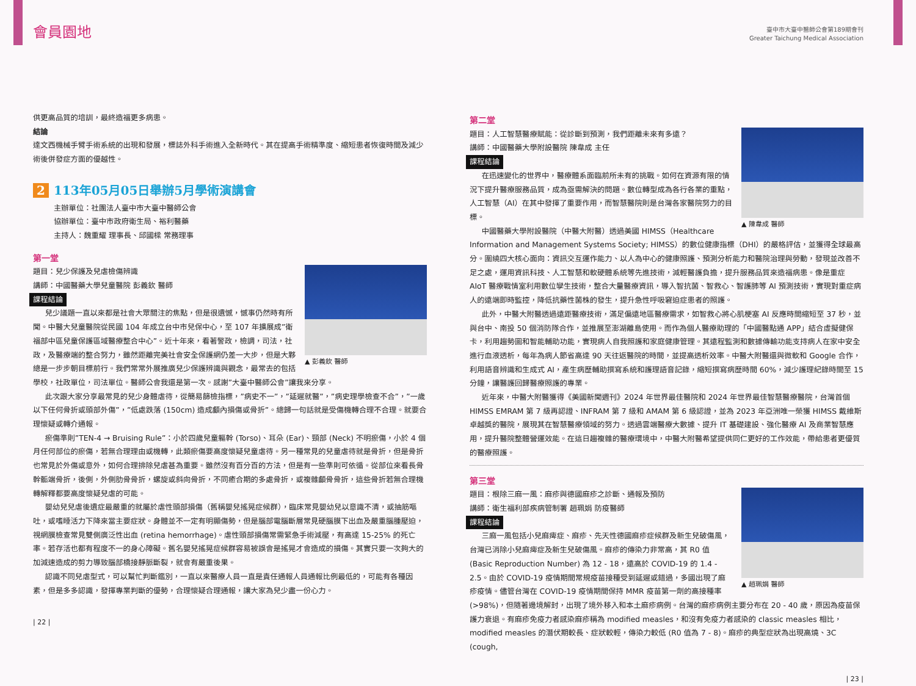會員園地
供更高品質的培訓，最終造福更多病患。
結論
達文西機械手臂手術系統的出現和發展，標誌外科手術進入全新時代。其在提高手術精準度、縮短患者恢復時間及減少術後併發症方面的優越性。
2 113年05月05日舉辦5月學術演講會
主辦單位：社團法人臺中市大臺中醫師公會
協辦單位：臺中市政府衛生局、裕利醫藥
主持人：魏重耀 理事長、邱國樑 常務理事
第一堂
▲ 彭義欽 醫師
題目：兒少保護及兒虐檢傷辨識
講師：中國醫藥大學兒童醫院 彭義欽 醫師
課程結論
兒少議題一直以來都是社會大眾關注的焦點，但是很遺憾，憾事仍然時有所聞。中醫大兒童醫院從民國 104 年成立台中市兒保中心，至 107 年擴展成”衛福部中區兒童保護區域醫療整合中心”。近十年來，看著警政，檢調，司法，社政，及醫療端的整合努力，雖然距離完美社會安全保護網仍差一大步，但是大夥總是一步步朝目標前行。我們常常外展推廣兒少保護辨識與觀念，最常去的包括學校，社政單位，司法單位。醫師公會我還是第一次。感謝”大臺中醫師公會”讓我來分享。
此次跟大家分享最常見的兒少身體虐待，從簡易篩檢指標，”病史不一”，”延遲就醫”，”病史理學檢查不合”，”一歲以下任何骨折或頭部外傷”，”低處跌落 (150cm) 造成顱內損傷或骨折”。總歸一句話就是受傷機轉合理不合理。就要合理懷疑或轉介通報。
瘀傷準則”TEN-4 → Bruising Rule”：小於四歲兒童軀幹 (Torso)、耳朵 (Ear)、頸部 (Neck) 不明瘀傷，小於 4 個月任何部位的瘀傷，若無合理理由或機轉，此類瘀傷要高度懷疑兒童虐待。另一種常見的兒童虐待就是骨折，但是骨折也常見於外傷或意外，如何合理排除兒虐甚為重要。雖然沒有百分百的方法，但是有一些準則可依循。從部位來看長骨幹骺端骨折，後側，外側肋骨骨折，螺旋或斜向骨折，不同癒合期的多處骨折，或複雜顱骨骨折，這些骨折若無合理機轉解釋都要高度懷疑兒虐的可能。
嬰幼兒兒虐後遺症最嚴重的就屬於虐性頭部損傷（舊稱嬰兒搖晃症候群），臨床常見嬰幼兒以意識不清，或抽筋嘔吐，或嗜睡活力下降來當主要症狀。身體並不一定有明顯傷勢，但是腦部電腦斷層常見硬腦膜下出血及嚴重腦腫壓迫，視網膜檢查常見雙側廣泛性出血 (retina hemorrhage)。虐性頭部損傷常需緊急手術減壓，有高達 15-25% 的死亡率。若存活也都有程度不一的身心障礙。舊名嬰兒搖晃症候群容易被誤會是搖晃才會造成的損傷。其實只要一次夠大的加減速造成的剪力導致腦部橋接靜脈斷裂，就會有嚴重後果。
認識不同兒虐型式，可以幫忙判斷鑑別，一直以來醫療人員一直是責任通報人員通報比例最低的，可能有各種因素，但是多多認識，發揮專業判斷的優勢，合理懷疑合理通報，讓大家為兒少盡一份心力。
| 22 |
臺中市大臺中醫師公會第189期會刊
Greater Taichung Medical Association
第二堂
▲ 陳韋成 醫師
題目：人工智慧醫療賦能：從診斷到預測，我們距離未來有多遠？
講師：中國醫藥大學附設醫院 陳韋成 主任
課程結論
在迅速變化的世界中，醫療體系面臨前所未有的挑戰。如何在資源有限的情況下提升醫療服務品質，成為亟需解決的問題。數位轉型成為各行各業的重點，人工智慧（AI）在其中發揮了重要作用，而智慧醫院則是台灣各家醫院努力的目標。
中國醫藥大學附設醫院（中醫大附醫）透過美國 HIMSS（Healthcare Information and Management Systems Society; HIMSS）的數位健康指標（DHI）的嚴格評估，並獲得全球最高分。圍繞四大核心面向：資訊交互運作能力、以人為中心的健康照護、預測分析能力和醫院治理與勞動，發現並改善不足之處，運用資訊科技、人工智慧和軟硬體系統等先進技術，減輕醫護負擔，提升服務品質來造福病患。像是重症 AIoT 醫療戰情室利用數位孿生技術，整合大量醫療資訊，導入智抗菌、智救心、智護肺等 AI 預測技術，實現對重症病人的遠端即時監控，降低抗藥性菌株的發生，提升急性呼吸窘迫症患者的照護。
此外，中醫大附醫透過遠距醫療技術，滿足偏遠地區醫療需求，如智救心將心肌梗塞 AI 反應時間縮短至 37 秒，並與台中、南投 50 個消防隊合作，並推展至澎湖離島使用。而作為個人醫療助理的「中國醫點通 APP」結合虛擬健保卡，利用趨勢圖和智能輔助功能，實現病人自我照護和家庭健康管理。其遠程監測和數據傳輸功能支持病人在家中安全進行血液透析，每年為病人節省高達 90 天往返醫院的時間，並提高透析效率。中醫大附醫還與微軟和 Google 合作，利用語音辨識和生成式 AI，產生病歷輔助撰寫系統和護理語音記錄，縮短撰寫病歷時間 60%，減少護理紀錄時間至 15 分鐘，讓醫護回歸醫療照護的專業。
近年來，中醫大附醫獲得《美國新聞週刊》2024 年世界最佳醫院和 2024 年世界最佳智慧醫療醫院，台灣首個 HIMSS EMRAM 第 7 級再認證、INFRAM 第 7 級和 AMAM 第 6 級認證，並為 2023 年亞洲唯一榮獲 HIMSS 戴維斯卓越獎的醫院，展現其在智慧醫療領域的努力。透過雲端醫療大數據、提升 IT 基礎建設、強化醫療 AI 及商業智慧應用，提升醫院整體營運效能。在這日趨複雜的醫療環境中，中醫大附醫希望提供同仁更好的工作效能，帶給患者更優質的醫療照護。
第三堂
▲ 趙珮娟 醫師
題目：根除三麻一風：麻疹與德國麻疹之診斷、通報及預防
講師：衛生福利部疾病管制署 趙珮娟 防疫醫師
課程結論
三麻一風包括小兒麻痺症、麻疹、先天性德國麻疹症候群及新生兒破傷風，台灣已消除小兒麻痺症及新生兒破傷風。麻疹的傳染力非常高，其 R0 值 (Basic Reproduction Number) 為 12 - 18，遠高於 COVID-19 的 1.4 - 2.5。由於 COVID-19 疫情期間常規疫苗接種受到延遲或錯過，多國出現了麻疹疫情。儘管台灣在 COVID-19 疫情期間保持 MMR 疫苗第一劑的高接種率 (>98%)，但隨著邊境解封，出現了境外移入和本土麻疹病例。台灣的麻疹病例主要分布在 20 - 40 歲，原因為疫苗保護力衰退。有麻疹免疫力者感染麻疹稱為 modified measles，和沒有免疫力者感染的 classic measles 相比，modified measles 的潛伏期較長、症狀較輕，傳染力較低 (R0 值為 7 - 8)。麻疹的典型症狀為出現高燒、3C (cough,
| 23 |